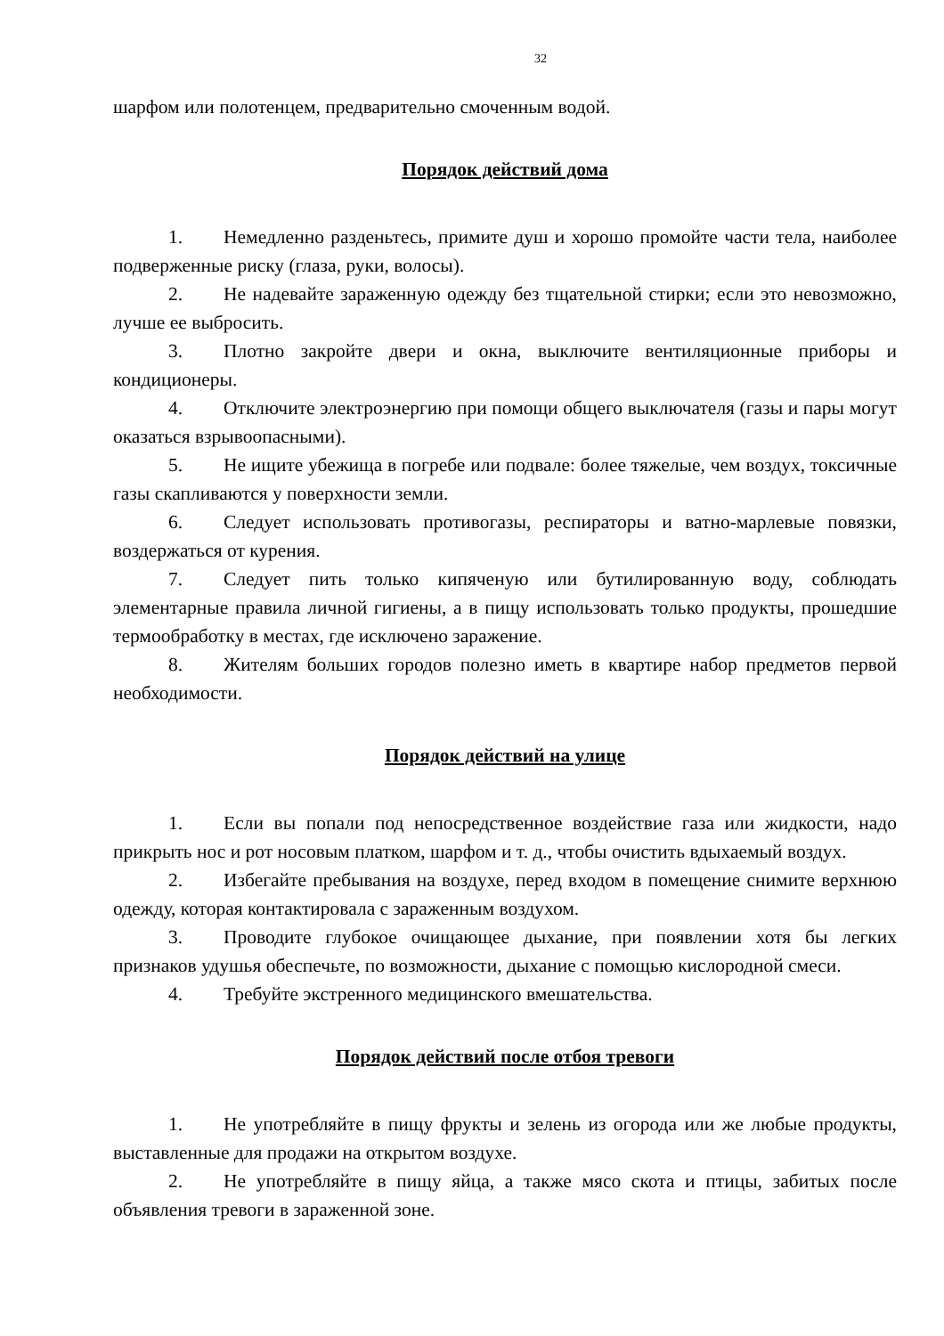32
шарфом или полотенцем, предварительно смоченным водой.
Порядок действий дома
1. Немедленно разденьтесь, примите душ и хорошо промойте части тела, наиболее подверженные риску (глаза, руки, волосы).
2. Не надевайте зараженную одежду без тщательной стирки; если это невозможно, лучше ее выбросить.
3. Плотно закройте двери и окна, выключите вентиляционные приборы и кондиционеры.
4. Отключите электроэнергию при помощи общего выключателя (газы и пары могут оказаться взрывоопасными).
5. Не ищите убежища в погребе или подвале: более тяжелые, чем воздух, токсичные газы скапливаются у поверхности земли.
6. Следует использовать противогазы, респираторы и ватно-марлевые повязки, воздержаться от курения.
7. Следует пить только кипяченую или бутилированную воду, соблюдать элементарные правила личной гигиены, а в пищу использовать только продукты, прошедшие термообработку в местах, где исключено заражение.
8. Жителям больших городов полезно иметь в квартире набор предметов первой необходимости.
Порядок действий на улице
1. Если вы попали под непосредственное воздействие газа или жидкости, надо прикрыть нос и рот носовым платком, шарфом и т. д., чтобы очистить вдыхаемый воздух.
2. Избегайте пребывания на воздухе, перед входом в помещение снимите верхнюю одежду, которая контактировала с зараженным воздухом.
3. Проводите глубокое очищающее дыхание, при появлении хотя бы легких признаков удушья обеспечьте, по возможности, дыхание с помощью кислородной смеси.
4. Требуйте экстренного медицинского вмешательства.
Порядок действий после отбоя тревоги
1. Не употребляйте в пищу фрукты и зелень из огорода или же любые продукты, выставленные для продажи на открытом воздухе.
2. Не употребляйте в пищу яйца, а также мясо скота и птицы, забитых после объявления тревоги в зараженной зоне.